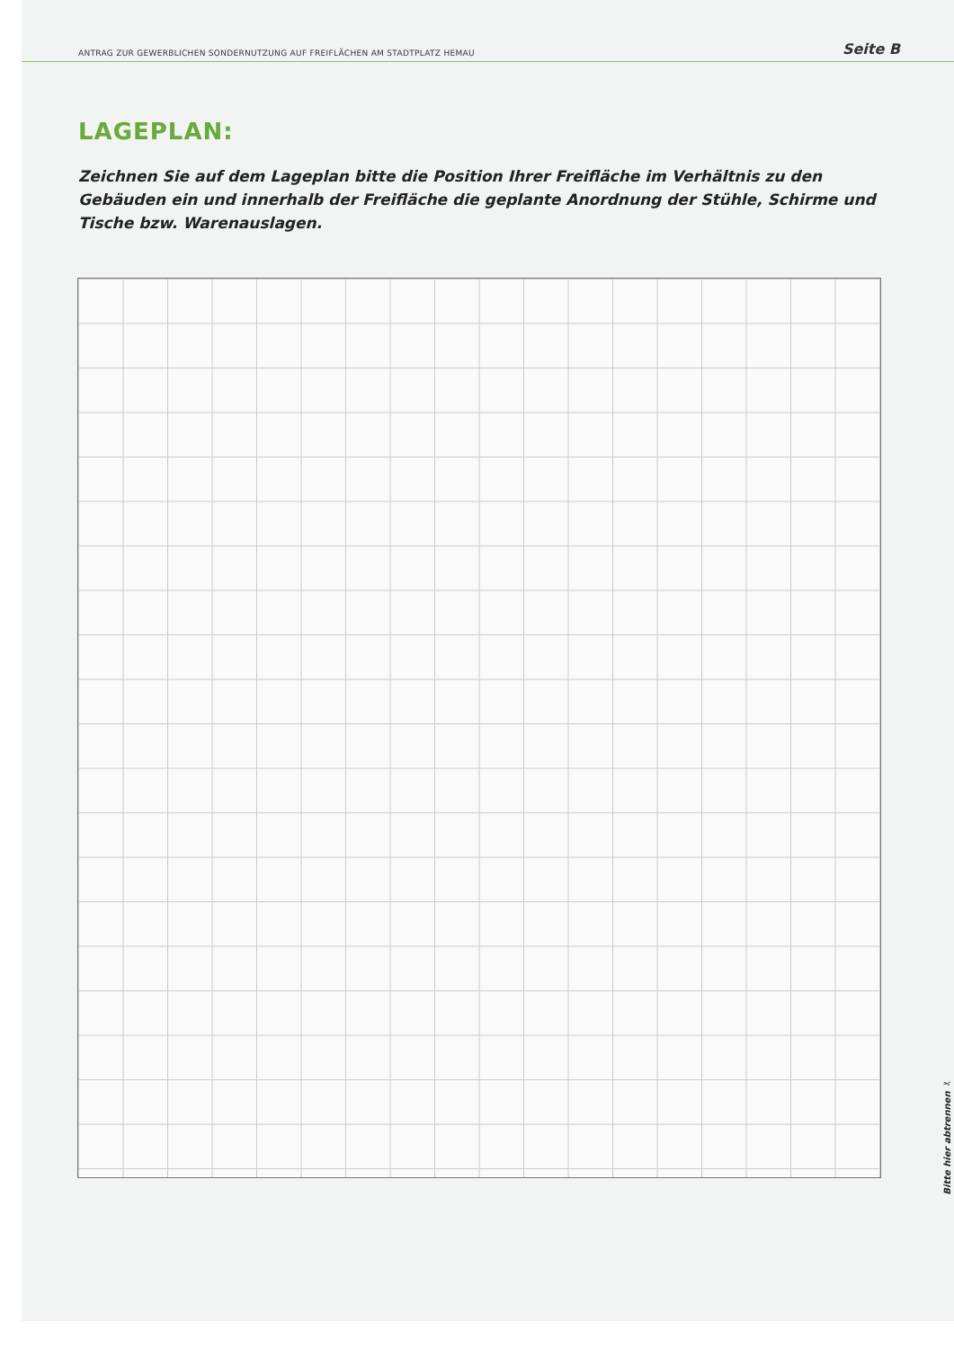ANTRAG ZUR GEWERBLICHEN SONDERNUTZUNG AUF FREIFLÄCHEN AM STADTPLATZ HEMAU Seite B
LAGEPLAN:
Zeichnen Sie auf dem Lageplan bitte die Position Ihrer Freifläche im Verhältnis zu den Gebäuden ein und innerhalb der Freifläche die geplante Anordnung der Stühle, Schirme und Tische bzw. Warenauslagen.
Bitte hier abtrennen ✂